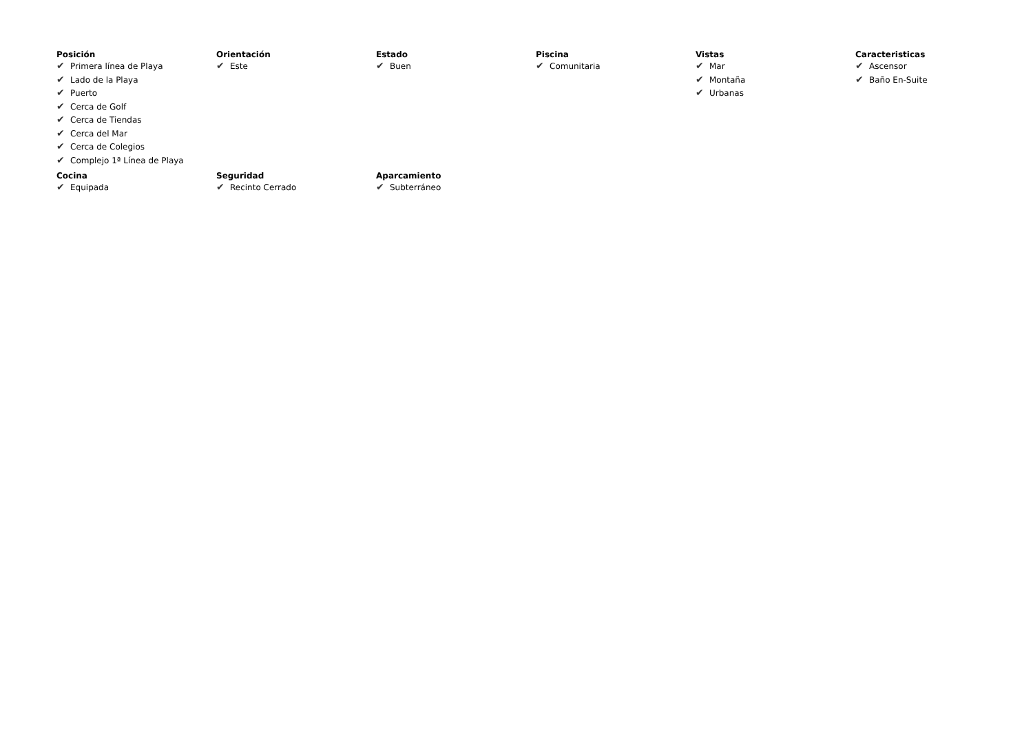Posición
✔ Primera línea de Playa
✔ Lado de la Playa
✔ Puerto
✔ Cerca de Golf
✔ Cerca de Tiendas
✔ Cerca del Mar
✔ Cerca de Colegios
✔ Complejo 1ª Línea de Playa
Orientación
✔ Este
Estado
✔ Buen
Piscina
✔ Comunitaria
Vistas
✔ Mar
✔ Montaña
✔ Urbanas
Caracteristicas
✔ Ascensor
✔ Baño En-Suite
Cocina
✔ Equipada
Seguridad
✔ Recinto Cerrado
Aparcamiento
✔ Subterráneo